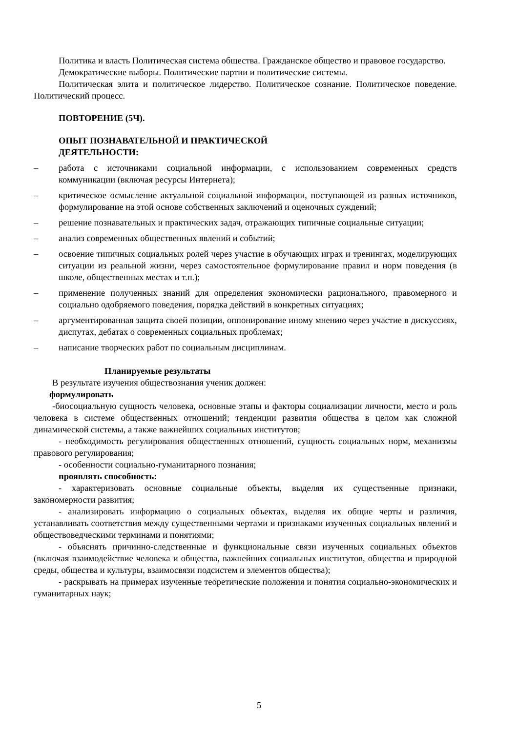Политика и власть Политическая система общества. Гражданское общество и правовое государство.
Демократические выборы. Политические партии и политические системы.
Политическая элита и политическое лидерство. Политическое сознание. Политическое поведение. Политический процесс.
ПОВТОРЕНИЕ (5Ч).
ОПЫТ ПОЗНАВАТЕЛЬНОЙ И ПРАКТИЧЕСКОЙ
ДЕЯТЕЛЬНОСТИ:
– работа с источниками социальной информации, с использованием современных средств коммуникации (включая ресурсы Интернета);
– критическое осмысление актуальной социальной информации, поступающей из разных источников, формулирование на этой основе собственных заключений и оценочных суждений;
– решение познавательных и практических задач, отражающих типичные социальные ситуации;
– анализ современных общественных явлений и событий;
– освоение типичных социальных ролей через участие в обучающих играх и тренингах, моделирующих ситуации из реальной жизни, через самостоятельное формулирование правил и норм поведения (в школе, общественных местах и т.п.);
– применение полученных знаний для определения экономически рационального, правомерного и социально одобряемого поведения, порядка действий в конкретных ситуациях;
– аргументированная защита своей позиции, оппонирование иному мнению через участие в дискуссиях, диспутах, дебатах о современных социальных проблемах;
– написание творческих работ по социальным дисциплинам.
Планируемые результаты
В результате изучения обществознания ученик должен:
формулировать
-биосоциальную сущность человека, основные этапы и факторы социализации личности, место и роль человека в системе общественных отношений; тенденции развития общества в целом как сложной динамической системы, а также важнейших социальных институтов;
- необходимость регулирования общественных отношений, сущность социальных норм, механизмы правового регулирования;
- особенности социально-гуманитарного познания;
проявлять способность:
- характеризовать основные социальные объекты, выделяя их существенные признаки, закономерности развития;
- анализировать информацию о социальных объектах, выделяя их общие черты и различия, устанавливать соответствия между существенными чертами и признаками изученных социальных явлений и обществоведческими терминами и понятиями;
- объяснять причинно-следственные и функциональные связи изученных социальных объектов (включая взаимодействие человека и общества, важнейших социальных институтов, общества и природной среды, общества и культуры, взаимосвязи подсистем и элементов общества);
- раскрывать на примерах изученные теоретические положения и понятия социально-экономических и гуманитарных наук;
5